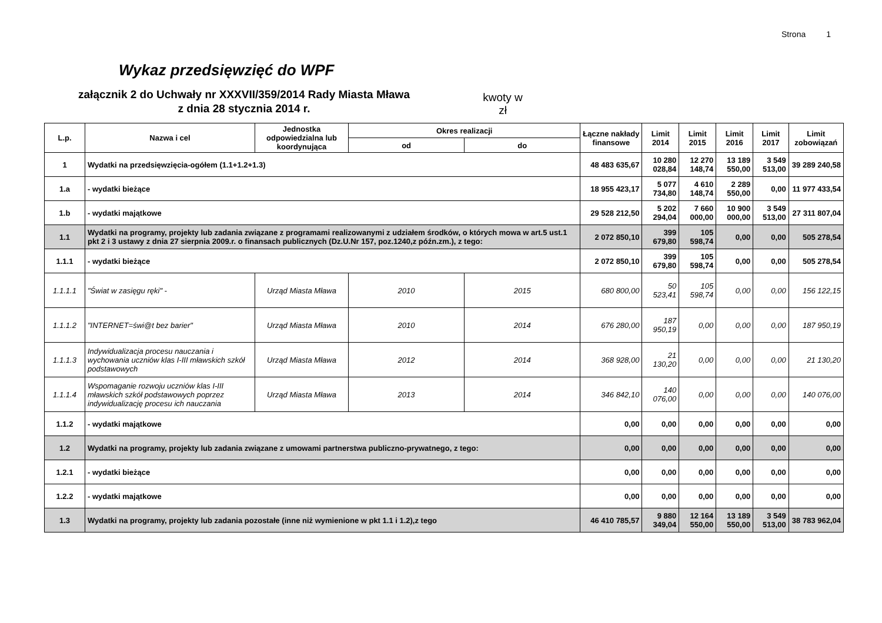Strona 1
Wykaz przedsięwzięć do WPF
załącznik 2 do Uchwały nr XXXVII/359/2014 Rady Miasta Mława
z dnia 28 stycznia 2014 r.
kwoty w
zł
| L.p. | Nazwa i cel | Jednostka odpowiedzialna lub koordynująca | Okres realizacji | | Łączne nakłady finansowe | Limit 2014 | Limit 2015 | Limit 2016 | Limit 2017 | Limit zobowiązań |
| --- | --- | --- | --- | --- | --- | --- | --- | --- | --- | --- |
| | | | od | do | | | | | | |
| 1 | Wydatki na przedsięwzięcia-ogółem (1.1+1.2+1.3) | | | | 48 483 635,67 | 10 280 028,84 | 12 270 148,74 | 13 189 550,00 | 3 549 513,00 | 39 289 240,58 |
| 1.a | - wydatki bieżące | | | | 18 955 423,17 | 5 077 734,80 | 4 610 148,74 | 2 289 550,00 | 0,00 | 11 977 433,54 |
| 1.b | - wydatki majątkowe | | | | 29 528 212,50 | 5 202 294,04 | 7 660 000,00 | 10 900 000,00 | 3 549 513,00 | 27 311 807,04 |
| 1.1 | Wydatki na programy, projekty lub zadania związane z programami realizowanymi z udziałem środków, o których mowa w art.5 ust.1 pkt 2 i 3 ustawy z dnia 27 sierpnia 2009.r. o finansach publicznych (Dz.U.Nr 157, poz.1240,z późn.zm.), z tego: | | | | 2 072 850,10 | 399 679,80 | 105 598,74 | 0,00 | 0,00 | 505 278,54 |
| 1.1.1 | - wydatki bieżące | | | | 2 072 850,10 | 399 679,80 | 105 598,74 | 0,00 | 0,00 | 505 278,54 |
| 1.1.1.1 | "Świat w zasięgu ręki" - | Urząd Miasta Mława | 2010 | 2015 | 680 800,00 | 50 523,41 | 105 598,74 | 0,00 | 0,00 | 156 122,15 |
| 1.1.1.2 | "INTERNET=świ@t bez barier" | Urząd Miasta Mława | 2010 | 2014 | 676 280,00 | 187 950,19 | 0,00 | 0,00 | 0,00 | 187 950,19 |
| 1.1.1.3 | Indywidualizacja procesu nauczania i wychowania uczniów klas I-III mławskich szkół podstawowych | Urząd Miasta Mława | 2012 | 2014 | 368 928,00 | 21 130,20 | 0,00 | 0,00 | 0,00 | 21 130,20 |
| 1.1.1.4 | Wspomaganie rozwoju uczniów klas I-III mławskich szkół podstawowych poprzez indywidualizację procesu ich nauczania | Urząd Miasta Mława | 2013 | 2014 | 346 842,10 | 140 076,00 | 0,00 | 0,00 | 0,00 | 140 076,00 |
| 1.1.2 | - wydatki majątkowe | | | | 0,00 | 0,00 | 0,00 | 0,00 | 0,00 | 0,00 |
| 1.2 | Wydatki na programy, projekty lub zadania związane z umowami partnerstwa publiczno-prywatnego, z tego: | | | | 0,00 | 0,00 | 0,00 | 0,00 | 0,00 | 0,00 |
| 1.2.1 | - wydatki bieżące | | | | 0,00 | 0,00 | 0,00 | 0,00 | 0,00 | 0,00 |
| 1.2.2 | - wydatki majątkowe | | | | 0,00 | 0,00 | 0,00 | 0,00 | 0,00 | 0,00 |
| 1.3 | Wydatki na programy, projekty lub zadania pozostałe (inne niż wymienione w pkt 1.1 i 1.2),z tego | | | | 46 410 785,57 | 9 880 349,04 | 12 164 550,00 | 13 189 550,00 | 3 549 513,00 | 38 783 962,04 |